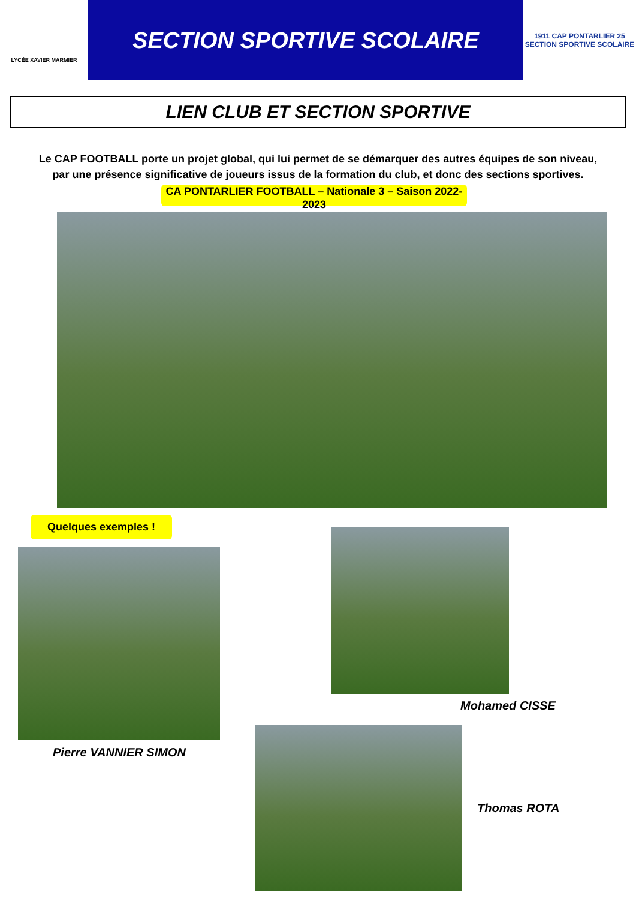LYCÉE XAVIER MARMIER
SECTION SPORTIVE SCOLAIRE
1911 CAP PONTARLIER 25
SECTION SPORTIVE SCOLAIRE
LIEN CLUB ET SECTION SPORTIVE
Le CAP FOOTBALL porte un projet global, qui lui permet de se démarquer des autres équipes de son niveau, par une présence significative de joueurs issus de la formation du club, et donc des sections sportives.
CA PONTARLIER FOOTBALL – Nationale 3 – Saison 2022-2023
Quelques exemples !
Pierre VANNIER SIMON
Mohamed CISSE
Thomas ROTA